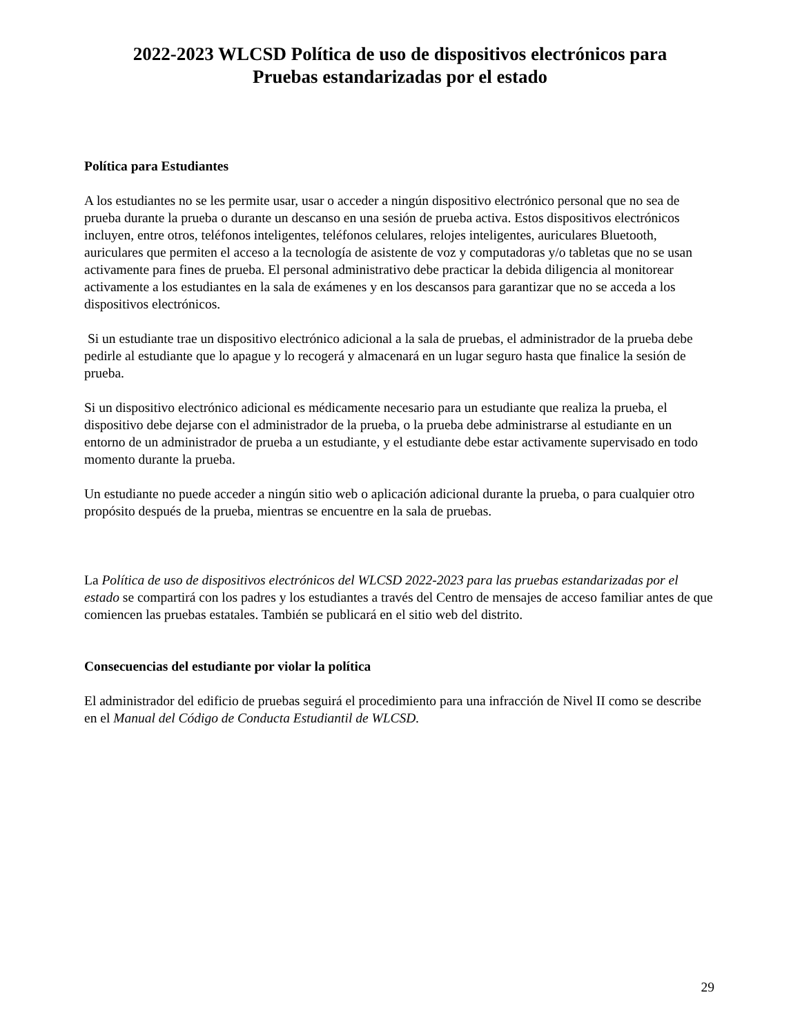2022-2023 WLCSD Política de uso de dispositivos electrónicos para
Pruebas estandarizadas por el estado
Política para Estudiantes
A los estudiantes no se les permite usar, usar o acceder a ningún dispositivo electrónico personal que no sea de prueba durante la prueba o durante un descanso en una sesión de prueba activa. Estos dispositivos electrónicos incluyen, entre otros, teléfonos inteligentes, teléfonos celulares, relojes inteligentes, auriculares Bluetooth, auriculares que permiten el acceso a la tecnología de asistente de voz y computadoras y/o tabletas que no se usan activamente para fines de prueba. El personal administrativo debe practicar la debida diligencia al monitorear activamente a los estudiantes en la sala de exámenes y en los descansos para garantizar que no se acceda a los dispositivos electrónicos.
Si un estudiante trae un dispositivo electrónico adicional a la sala de pruebas, el administrador de la prueba debe pedirle al estudiante que lo apague y lo recogerá y almacenará en un lugar seguro hasta que finalice la sesión de prueba.
Si un dispositivo electrónico adicional es médicamente necesario para un estudiante que realiza la prueba, el dispositivo debe dejarse con el administrador de la prueba, o la prueba debe administrarse al estudiante en un entorno de un administrador de prueba a un estudiante, y el estudiante debe estar activamente supervisado en todo momento durante la prueba.
Un estudiante no puede acceder a ningún sitio web o aplicación adicional durante la prueba, o para cualquier otro propósito después de la prueba, mientras se encuentre en la sala de pruebas.
La Política de uso de dispositivos electrónicos del WLCSD 2022-2023 para las pruebas estandarizadas por el estado se compartirá con los padres y los estudiantes a través del Centro de mensajes de acceso familiar antes de que comiencen las pruebas estatales. También se publicará en el sitio web del distrito.
Consecuencias del estudiante por violar la política
El administrador del edificio de pruebas seguirá el procedimiento para una infracción de Nivel II como se describe en el Manual del Código de Conducta Estudiantil de WLCSD.
29